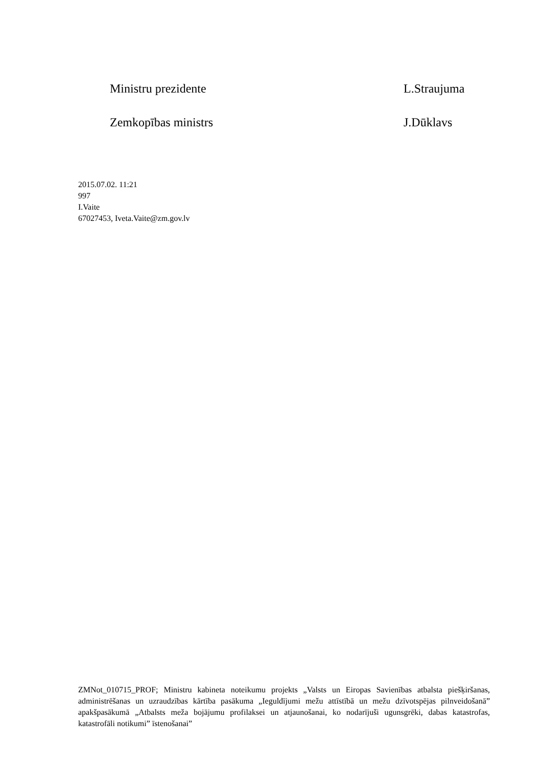Ministru prezidente L.Straujuma
Zemkopības ministrs J.Dūklavs
2015.07.02. 11:21
997
I.Vaite
67027453, Iveta.Vaite@zm.gov.lv
ZMNot_010715_PROF; Ministru kabineta noteikumu projekts „Valsts un Eiropas Savienības atbalsta piešķiršanas, administrēšanas un uzraudzības kārtība pasākuma „Ieguldījumi mežu attīstībā un mežu dzīvotspējas pilnveidošanā” apakšpasākumā „Atbalsts meža bojājumu profilaksei un atjaunošanai, ko nodarījuši ugunsgrēki, dabas katastrofas, katastrofāli notikumi” īstenošanai”